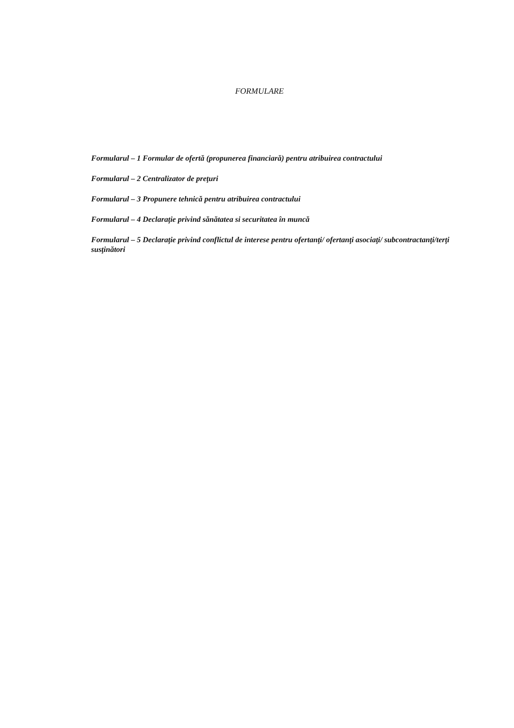FORMULARE
Formularul – 1 Formular de ofertă (propunerea financiară) pentru atribuirea contractului
Formularul – 2 Centralizator de preţuri
Formularul – 3 Propunere tehnică pentru atribuirea contractului
Formularul – 4 Declaraţie privind sănătatea si securitatea în muncă
Formularul – 5 Declaraţie privind conflictul de interese pentru ofertanţi/ ofertanţi asociaţi/ subcontractanţi/terţi susţinători